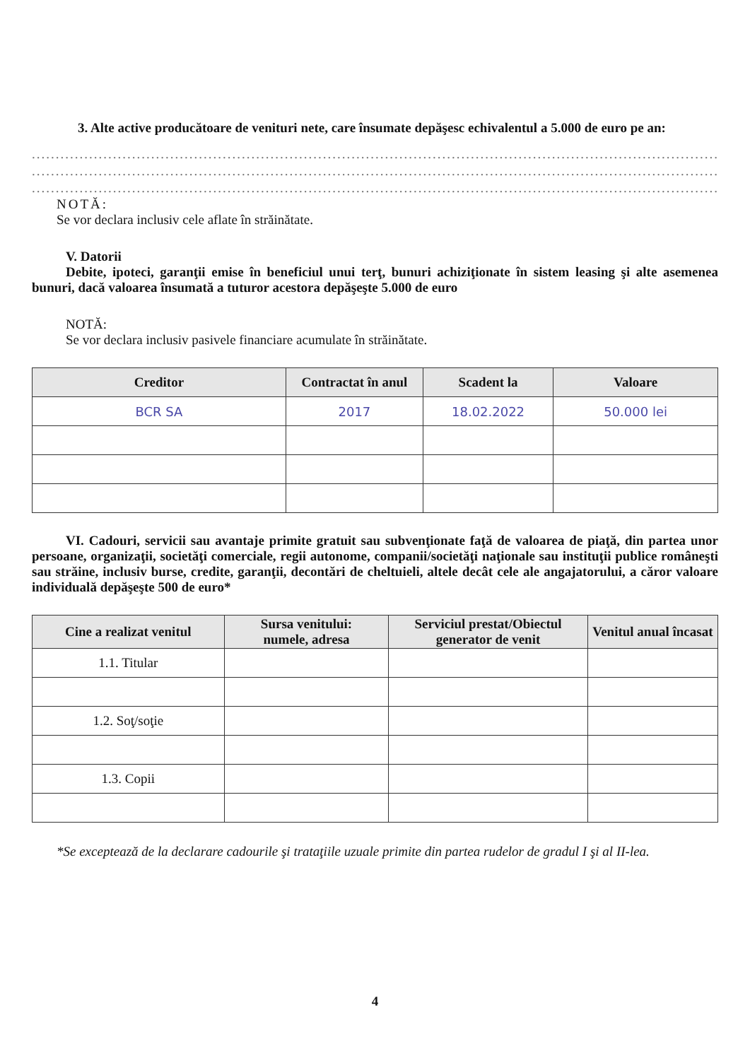3. Alte active producătoare de venituri nete, care însumate depăşesc echivalentul a 5.000 de euro pe an:
..........................................................................................................................................................................................
..........................................................................................................................................................................................
..........................................................................................................................................................................................
NOTĂ:
Se vor declara inclusiv cele aflate în străinătate.
V. Datorii
Debite, ipoteci, garanţii emise în beneficiul unui terţ, bunuri achiziţionate în sistem leasing şi alte asemenea bunuri, dacă valoarea însumată a tuturor acestora depăşeşte 5.000 de euro
NOTĂ:
Se vor declara inclusiv pasivele financiare acumulate în străinătate.
| Creditor | Contractat în anul | Scadent la | Valoare |
| --- | --- | --- | --- |
| BCR SA | 2017 | 18.02.2022 | 50.000 lei |
VI. Cadouri, servicii sau avantaje primite gratuit sau subvenţionate faţă de valoarea de piaţă, din partea unor persoane, organizaţii, societăţi comerciale, regii autonome, companii/societăţi naţionale sau instituţii publice româneşti sau străine, inclusiv burse, credite, garanţii, decontări de cheltuieli, altele decât cele ale angajatorului, a căror valoare individuală depăşeşte 500 de euro*
| Cine a realizat venitul | Sursa venitului: numele, adresa | Serviciul prestat/Obiectul generator de venit | Venitul anual încasat |
| --- | --- | --- | --- |
| 1.1. Titular | | | |
| 1.2. Soţ/soţie | | | |
| 1.3. Copii | | | |
*Se exceptează de la declarare cadourile şi trataţiile uzuale primite din partea rudelor de gradul I şi al II-lea.
4